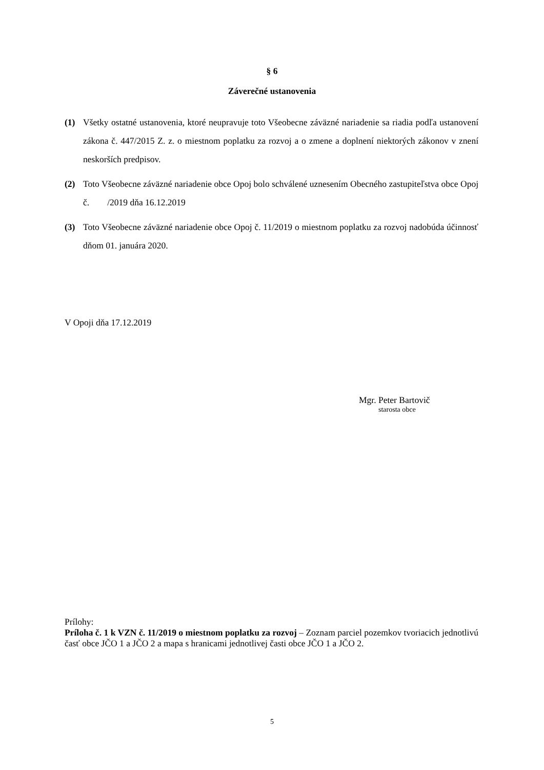§ 6
Záverečné ustanovenia
(1) Všetky ostatné ustanovenia, ktoré neupravuje toto Všeobecne záväzné nariadenie sa riadia podľa ustanovení zákona č. 447/2015 Z. z. o miestnom poplatku za rozvoj a o zmene a doplnení niektorých zákonov v znení neskorších predpisov.
(2) Toto Všeobecne záväzné nariadenie obce Opoj bolo schválené uznesením Obecného zastupiteľstva obce Opoj č. /2019 dňa 16.12.2019
(3) Toto Všeobecne záväzné nariadenie obce Opoj č. 11/2019 o miestnom poplatku za rozvoj nadobúda účinnosť dňom 01. januára 2020.
V Opoji dňa 17.12.2019
Mgr. Peter Bartovič
starosta obce
Prílohy:
Príloha č. 1 k VZN č. 11/2019 o miestnom poplatku za rozvoj – Zoznam parciel pozemkov tvoriacich jednotlivú časť obce JČO 1 a JČO 2 a mapa s hranicami jednotlivej časti obce JČO 1 a JČO 2.
5